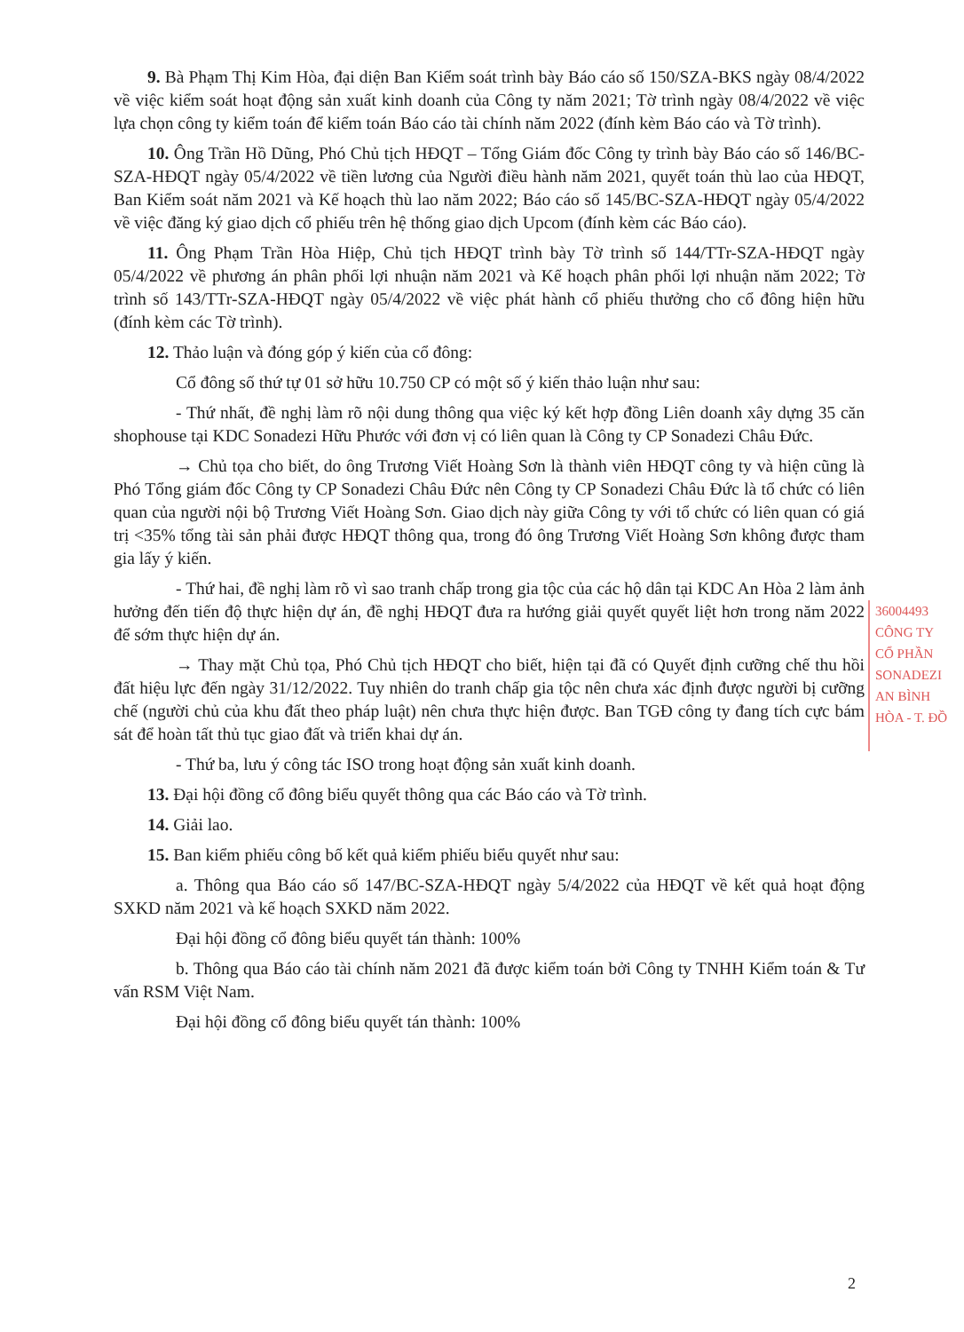9. Bà Phạm Thị Kim Hòa, đại diện Ban Kiểm soát trình bày Báo cáo số 150/SZA-BKS ngày 08/4/2022 về việc kiểm soát hoạt động sản xuất kinh doanh của Công ty năm 2021; Tờ trình ngày 08/4/2022 về việc lựa chọn công ty kiểm toán để kiểm toán Báo cáo tài chính năm 2022 (đính kèm Báo cáo và Tờ trình).
10. Ông Trần Hồ Dũng, Phó Chủ tịch HĐQT – Tổng Giám đốc Công ty trình bày Báo cáo số 146/BC-SZA-HĐQT ngày 05/4/2022 về tiền lương của Người điều hành năm 2021, quyết toán thù lao của HĐQT, Ban Kiểm soát năm 2021 và Kế hoạch thù lao năm 2022; Báo cáo số 145/BC-SZA-HĐQT ngày 05/4/2022 về việc đăng ký giao dịch cổ phiếu trên hệ thống giao dịch Upcom (đính kèm các Báo cáo).
11. Ông Phạm Trần Hòa Hiệp, Chủ tịch HĐQT trình bày Tờ trình số 144/TTr-SZA-HĐQT ngày 05/4/2022 về phương án phân phối lợi nhuận năm 2021 và Kế hoạch phân phối lợi nhuận năm 2022; Tờ trình số 143/TTr-SZA-HĐQT ngày 05/4/2022 về việc phát hành cổ phiếu thưởng cho cổ đông hiện hữu (đính kèm các Tờ trình).
12. Thảo luận và đóng góp ý kiến của cổ đông:
Cổ đông số thứ tự 01 sở hữu 10.750 CP có một số ý kiến thảo luận như sau:
- Thứ nhất, đề nghị làm rõ nội dung thông qua việc ký kết hợp đồng Liên doanh xây dựng 35 căn shophouse tại KDC Sonadezi Hữu Phước với đơn vị có liên quan là Công ty CP Sonadezi Châu Đức.
→ Chủ tọa cho biết, do ông Trương Viết Hoàng Sơn là thành viên HĐQT công ty và hiện cũng là Phó Tổng giám đốc Công ty CP Sonadezi Châu Đức nên Công ty CP Sonadezi Châu Đức là tổ chức có liên quan của người nội bộ Trương Viết Hoàng Sơn. Giao dịch này giữa Công ty với tổ chức có liên quan có giá trị <35% tổng tài sản phải được HĐQT thông qua, trong đó ông Trương Viết Hoàng Sơn không được tham gia lấy ý kiến.
- Thứ hai, đề nghị làm rõ vì sao tranh chấp trong gia tộc của các hộ dân tại KDC An Hòa 2 làm ảnh hưởng đến tiến độ thực hiện dự án, đề nghị HĐQT đưa ra hướng giải quyết quyết liệt hơn trong năm 2022 để sớm thực hiện dự án.
→ Thay mặt Chủ tọa, Phó Chủ tịch HĐQT cho biết, hiện tại đã có Quyết định cưỡng chế thu hồi đất hiệu lực đến ngày 31/12/2022. Tuy nhiên do tranh chấp gia tộc nên chưa xác định được người bị cưỡng chế (người chủ của khu đất theo pháp luật) nên chưa thực hiện được. Ban TGĐ công ty đang tích cực bám sát để hoàn tất thủ tục giao đất và triển khai dự án.
- Thứ ba, lưu ý công tác ISO trong hoạt động sản xuất kinh doanh.
13. Đại hội đồng cổ đông biểu quyết thông qua các Báo cáo và Tờ trình.
14. Giải lao.
15. Ban kiểm phiếu công bố kết quả kiểm phiếu biểu quyết như sau:
a. Thông qua Báo cáo số 147/BC-SZA-HĐQT ngày 5/4/2022 của HĐQT về kết quả hoạt động SXKD năm 2021 và kế hoạch SXKD năm 2022.
Đại hội đồng cổ đông biểu quyết tán thành: 100%
b. Thông qua Báo cáo tài chính năm 2021 đã được kiểm toán bởi Công ty TNHH Kiểm toán & Tư vấn RSM Việt Nam.
Đại hội đồng cổ đông biểu quyết tán thành: 100%
36004493
CÔNG TY
CỔ PHẦN
SONADEZI
AN BÌNH
HÒA - T. ĐỒ
2